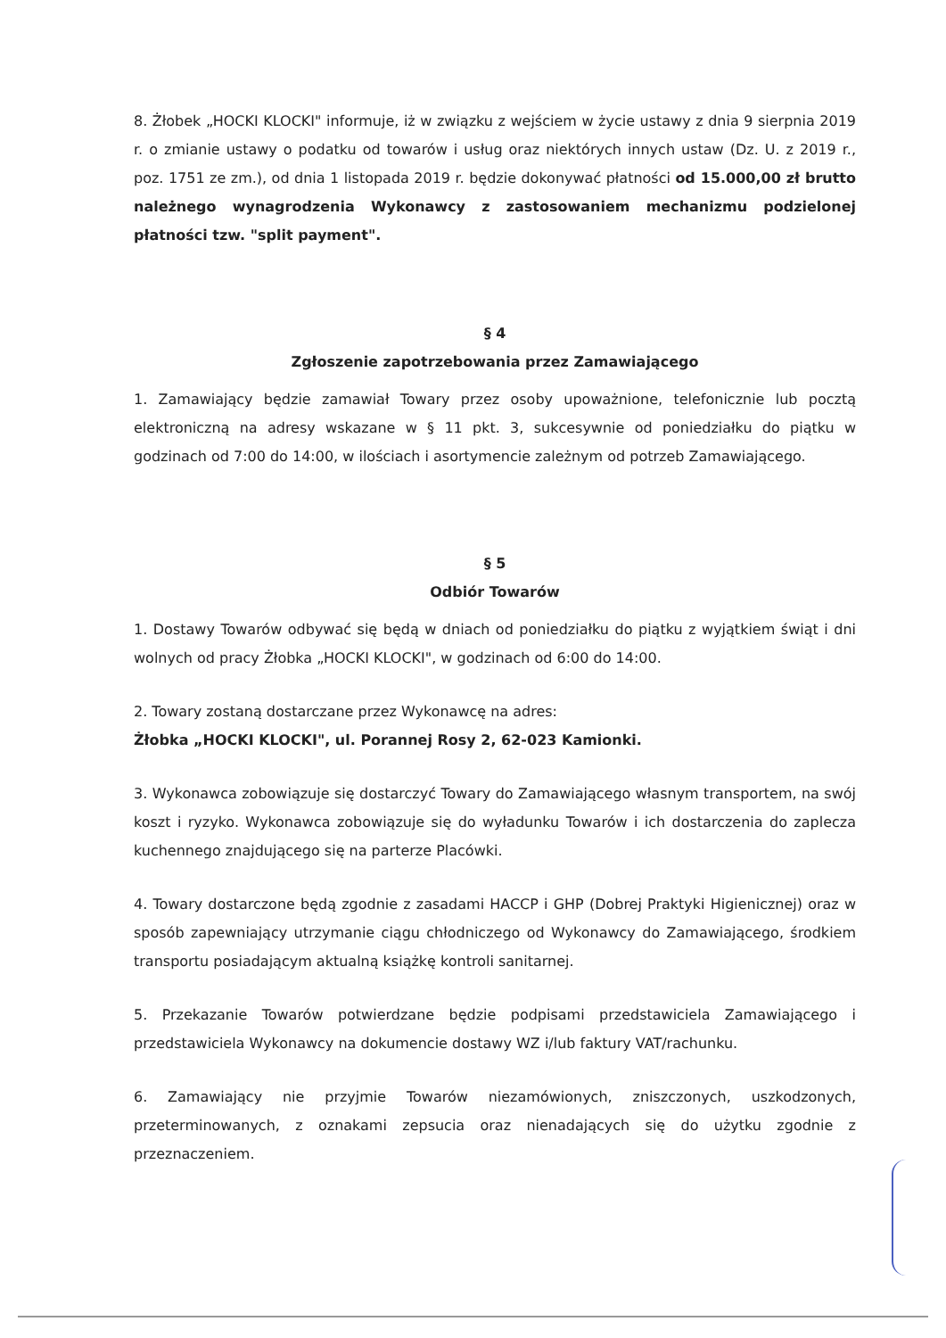8. Żłobek „HOCKI KLOCKI" informuje, iż w związku z wejściem w życie ustawy z dnia 9 sierpnia 2019 r. o zmianie ustawy o podatku od towarów i usług oraz niektórych innych ustaw (Dz. U. z 2019 r., poz. 1751 ze zm.), od dnia 1 listopada 2019 r. będzie dokonywać płatności od 15.000,00 zł brutto należnego wynagrodzenia Wykonawcy z zastosowaniem mechanizmu podzielonej płatności tzw. "split payment".
§ 4
Zgłoszenie zapotrzebowania przez Zamawiającego
1. Zamawiający będzie zamawiał Towary przez osoby upoważnione, telefonicznie lub pocztą elektroniczną na adresy wskazane w § 11 pkt. 3, sukcesywnie od poniedziałku do piątku w godzinach od 7:00 do 14:00, w ilościach i asortymencie zależnym od potrzeb Zamawiającego.
§ 5
Odbiór Towarów
1. Dostawy Towarów odbywać się będą w dniach od poniedziałku do piątku z wyjątkiem świąt i dni wolnych od pracy Żłobka „HOCKI KLOCKI", w godzinach od 6:00 do 14:00.
2. Towary zostaną dostarczane przez Wykonawcę na adres:
Żłobka „HOCKI KLOCKI", ul. Porannej Rosy 2, 62-023 Kamionki.
3. Wykonawca zobowiązuje się dostarczyć Towary do Zamawiającego własnym transportem, na swój koszt i ryzyko. Wykonawca zobowiązuje się do wyładunku Towarów i ich dostarczenia do zaplecza kuchennego znajdującego się na parterze Placówki.
4. Towary dostarczone będą zgodnie z zasadami HACCP i GHP (Dobrej Praktyki Higienicznej) oraz w sposób zapewniający utrzymanie ciągu chłodniczego od Wykonawcy do Zamawiającego, środkiem transportu posiadającym aktualną książkę kontroli sanitarnej.
5. Przekazanie Towarów potwierdzane będzie podpisami przedstawiciela Zamawiającego i przedstawiciela Wykonawcy na dokumencie dostawy WZ i/lub faktury VAT/rachunku.
6. Zamawiający nie przyjmie Towarów niezamówionych, zniszczonych, uszkodzonych, przeterminowanych, z oznakami zepsucia oraz nienadających się do użytku zgodnie z przeznaczeniem.